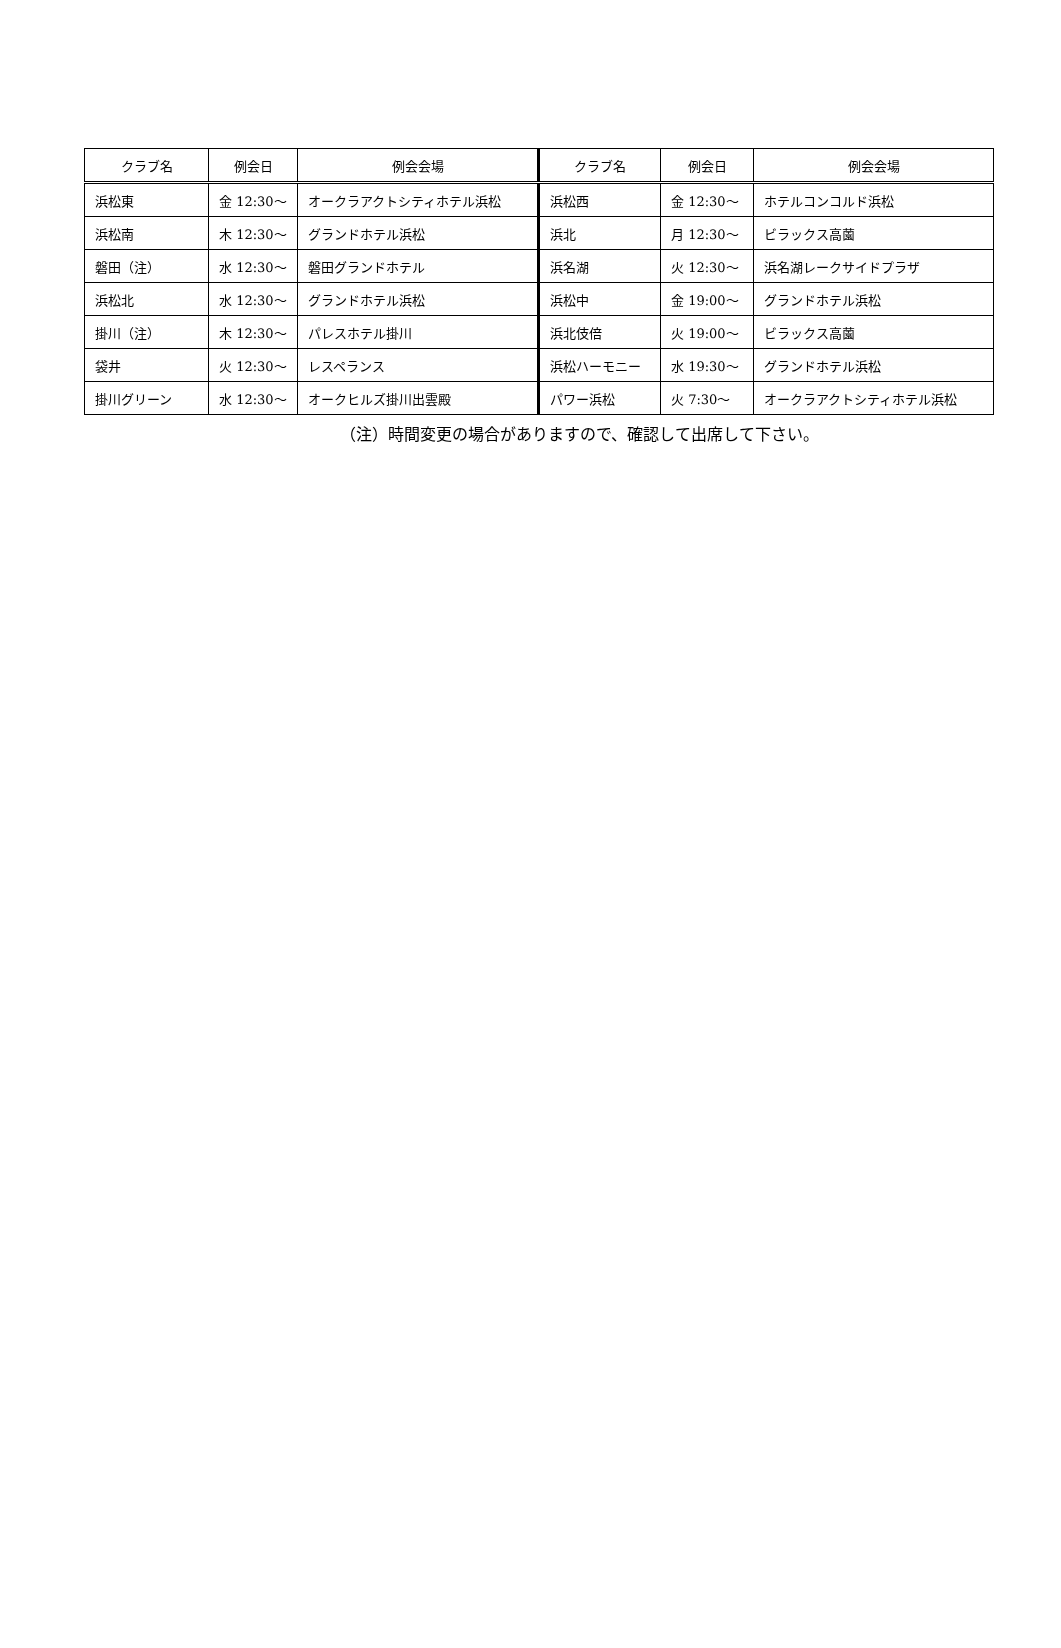| クラブ名 | 例会日 | 例会会場 | クラブ名 | 例会日 | 例会会場 |
| --- | --- | --- | --- | --- | --- |
| 浜松東 | 金 12:30～ | オークラアクトシティホテル浜松 | 浜松西 | 金 12:30～ | ホテルコンコルド浜松 |
| 浜松南 | 木 12:30～ | グランドホテル浜松 | 浜北 | 月 12:30～ | ビラックス高薗 |
| 磐田（注） | 水 12:30～ | 磐田グランドホテル | 浜名湖 | 火 12:30～ | 浜名湖レークサイドプラザ |
| 浜松北 | 水 12:30～ | グランドホテル浜松 | 浜松中 | 金 19:00～ | グランドホテル浜松 |
| 掛川（注） | 木 12:30～ | パレスホテル掛川 | 浜北伎倍 | 火 19:00～ | ビラックス高薗 |
| 袋井 | 火 12:30～ | レスペランス | 浜松ハーモニー | 水 19:30～ | グランドホテル浜松 |
| 掛川グリーン | 水 12:30～ | オークヒルズ掛川出雲殿 | パワー浜松 | 火 7:30～ | オークラアクトシティホテル浜松 |
（注）時間変更の場合がありますので、確認して出席して下さい。